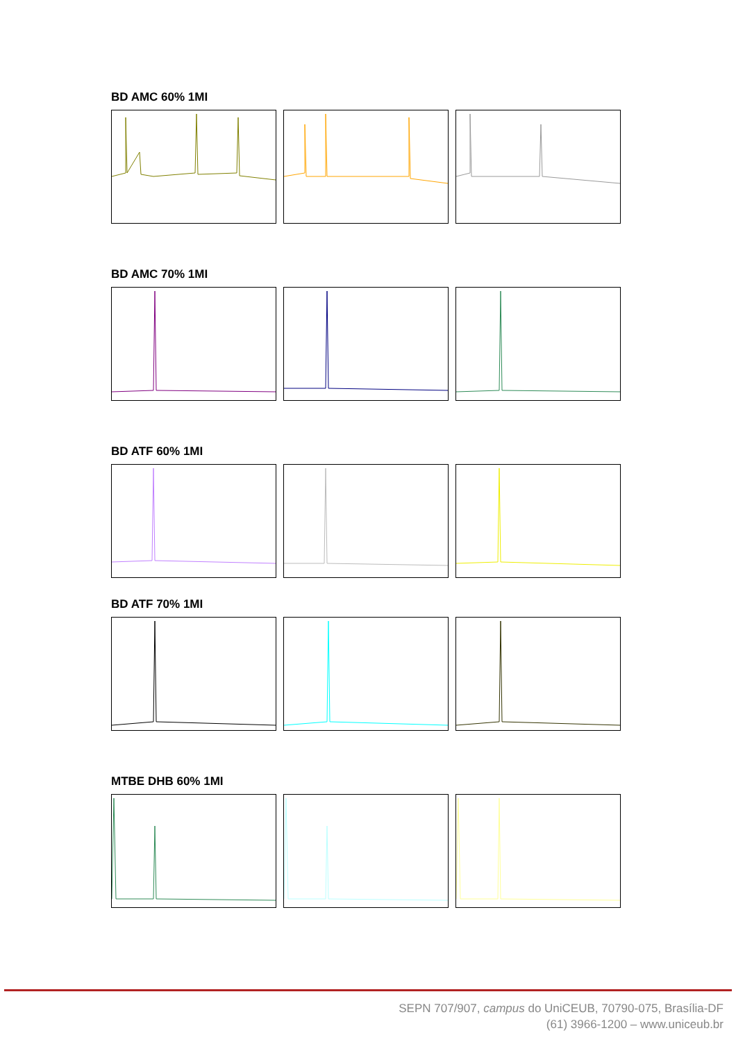BD AMC 60% 1MI
BD AMC 70% 1MI
BD ATF 60% 1MI
BD ATF 70% 1MI
MTBE DHB 60% 1MI
SEPN 707/907, campus do UniCEUB, 70790-075, Brasília-DF
(61) 3966-1200 – www.uniceub.br